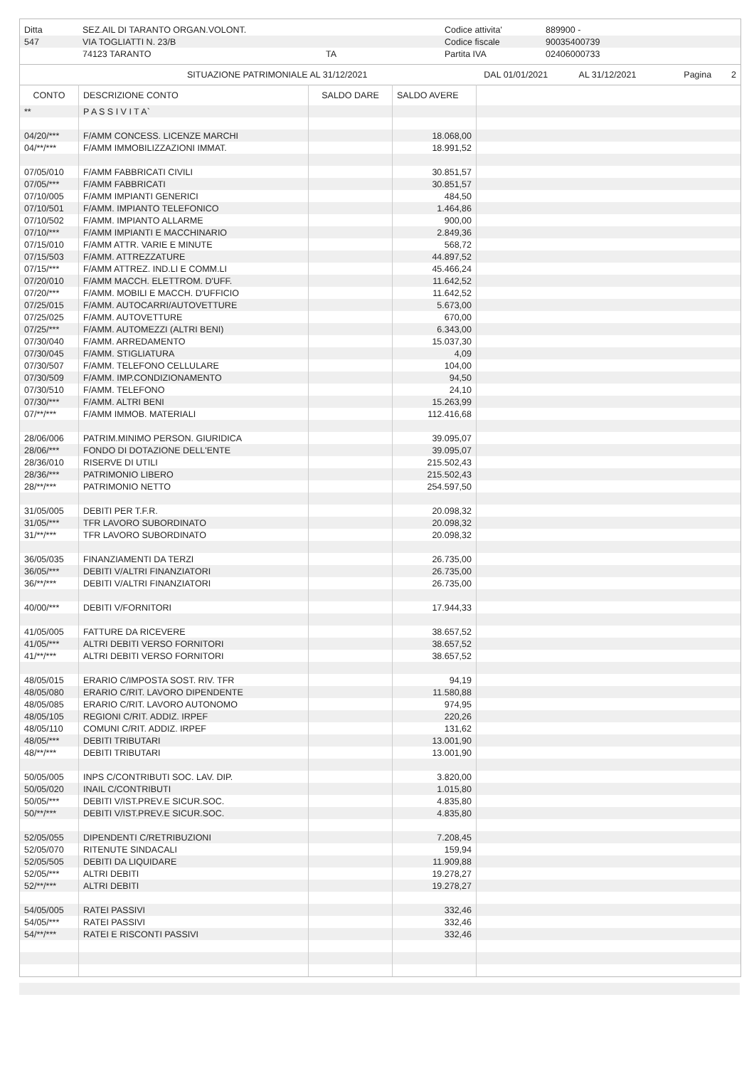| Ditta | SEZ.AIL DI TARANTO ORGAN.VOLONT. | | Codice attivita' | 889900 - |
| 547 | VIA TOGLIATTI N. 23/B | | Codice fiscale | 90035400739 |
| | 74123 TARANTO | TA | Partita IVA | 02406000733 |
| SITUAZIONE PATRIMONIALE AL 31/12/2021 | DAL 01/01/2021 | AL 31/12/2021 | Pagina 2 |
| CONTO | DESCRIZIONE CONTO | SALDO DARE | SALDO AVERE | |
| ** | P A S S I V I T A` | | | |
| 04/20/*** | F/AMM CONCESS. LICENZE MARCHI | | 18.068,00 | |
| 04/**/*** | F/AMM IMMOBILIZZAZIONI IMMAT. | | 18.991,52 | |
| 07/05/010 | F/AMM FABBRICATI CIVILI | | 30.851,57 | |
| 07/05/*** | F/AMM FABBRICATI | | 30.851,57 | |
| 07/10/005 | F/AMM IMPIANTI GENERICI | | 484,50 | |
| 07/10/501 | F/AMM. IMPIANTO TELEFONICO | | 1.464,86 | |
| 07/10/502 | F/AMM. IMPIANTO ALLARME | | 900,00 | |
| 07/10/*** | F/AMM IMPIANTI E MACCHINARIO | | 2.849,36 | |
| 07/15/010 | F/AMM ATTR. VARIE E MINUTE | | 568,72 | |
| 07/15/503 | F/AMM. ATTREZZATURE | | 44.897,52 | |
| 07/15/*** | F/AMM ATTREZ. IND.LI E COMM.LI | | 45.466,24 | |
| 07/20/010 | F/AMM MACCH. ELETTROM. D'UFF. | | 11.642,52 | |
| 07/20/*** | F/AMM. MOBILI E MACCH. D'UFFICIO | | 11.642,52 | |
| 07/25/015 | F/AMM. AUTOCARRI/AUTOVETTURE | | 5.673,00 | |
| 07/25/025 | F/AMM. AUTOVETTURE | | 670,00 | |
| 07/25/*** | F/AMM. AUTOMEZZI (ALTRI BENI) | | 6.343,00 | |
| 07/30/040 | F/AMM. ARREDAMENTO | | 15.037,30 | |
| 07/30/045 | F/AMM. STIGLIATURA | | 4,09 | |
| 07/30/507 | F/AMM. TELEFONO CELLULARE | | 104,00 | |
| 07/30/509 | F/AMM. IMP.CONDIZIONAMENTO | | 94,50 | |
| 07/30/510 | F/AMM. TELEFONO | | 24,10 | |
| 07/30/*** | F/AMM. ALTRI BENI | | 15.263,99 | |
| 07/**/*** | F/AMM IMMOB. MATERIALI | | 112.416,68 | |
| 28/06/006 | PATRIM.MINIMO PERSON. GIURIDICA | | 39.095,07 | |
| 28/06/*** | FONDO DI DOTAZIONE DELL'ENTE | | 39.095,07 | |
| 28/36/010 | RISERVE DI UTILI | | 215.502,43 | |
| 28/36/*** | PATRIMONIO LIBERO | | 215.502,43 | |
| 28/**/*** | PATRIMONIO NETTO | | 254.597,50 | |
| 31/05/005 | DEBITI PER T.F.R. | | 20.098,32 | |
| 31/05/*** | TFR LAVORO SUBORDINATO | | 20.098,32 | |
| 31/**/*** | TFR LAVORO SUBORDINATO | | 20.098,32 | |
| 36/05/035 | FINANZIAMENTI DA TERZI | | 26.735,00 | |
| 36/05/*** | DEBITI V/ALTRI FINANZIATORI | | 26.735,00 | |
| 36/**/*** | DEBITI V/ALTRI FINANZIATORI | | 26.735,00 | |
| 40/00/*** | DEBITI V/FORNITORI | | 17.944,33 | |
| 41/05/005 | FATTURE DA RICEVERE | | 38.657,52 | |
| 41/05/*** | ALTRI DEBITI VERSO FORNITORI | | 38.657,52 | |
| 41/**/*** | ALTRI DEBITI VERSO FORNITORI | | 38.657,52 | |
| 48/05/015 | ERARIO C/IMPOSTA SOST. RIV. TFR | | 94,19 | |
| 48/05/080 | ERARIO C/RIT. LAVORO DIPENDENTE | | 11.580,88 | |
| 48/05/085 | ERARIO C/RIT. LAVORO AUTONOMO | | 974,95 | |
| 48/05/105 | REGIONI C/RIT. ADDIZ. IRPEF | | 220,26 | |
| 48/05/110 | COMUNI C/RIT. ADDIZ. IRPEF | | 131,62 | |
| 48/05/*** | DEBITI TRIBUTARI | | 13.001,90 | |
| 48/**/*** | DEBITI TRIBUTARI | | 13.001,90 | |
| 50/05/005 | INPS C/CONTRIBUTI SOC. LAV. DIP. | | 3.820,00 | |
| 50/05/020 | INAIL C/CONTRIBUTI | | 1.015,80 | |
| 50/05/*** | DEBITI V/IST.PREV.E SICUR.SOC. | | 4.835,80 | |
| 50/**/*** | DEBITI V/IST.PREV.E SICUR.SOC. | | 4.835,80 | |
| 52/05/055 | DIPENDENTI C/RETRIBUZIONI | | 7.208,45 | |
| 52/05/070 | RITENUTE SINDACALI | | 159,94 | |
| 52/05/505 | DEBITI DA LIQUIDARE | | 11.909,88 | |
| 52/05/*** | ALTRI DEBITI | | 19.278,27 | |
| 52/**/*** | ALTRI DEBITI | | 19.278,27 | |
| 54/05/005 | RATEI PASSIVI | | 332,46 | |
| 54/05/*** | RATEI PASSIVI | | 332,46 | |
| 54/**/*** | RATEI E RISCONTI PASSIVI | | 332,46 | |